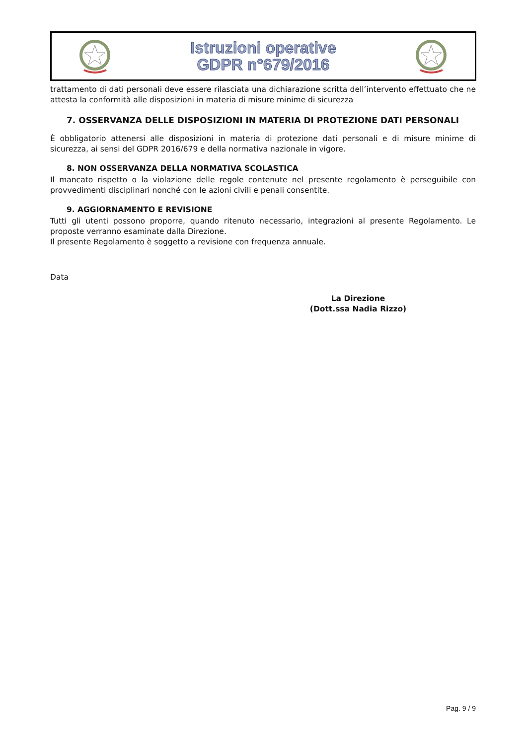Istruzioni operative
GDPR n°679/2016
trattamento di dati personali deve essere rilasciata una dichiarazione scritta dell’intervento effettuato che ne attesta la conformità alle disposizioni in materia di misure minime di sicurezza
7. OSSERVANZA DELLE DISPOSIZIONI IN MATERIA DI PROTEZIONE DATI PERSONALI
È obbligatorio attenersi alle disposizioni in materia di protezione dati personali e di misure minime di sicurezza, ai sensi del GDPR 2016/679 e della normativa nazionale in vigore.
8. NON OSSERVANZA DELLA NORMATIVA SCOLASTICA
Il mancato rispetto o la violazione delle regole contenute nel presente regolamento è perseguibile con provvedimenti disciplinari nonché con le azioni civili e penali consentite.
9. AGGIORNAMENTO E REVISIONE
Tutti gli utenti possono proporre, quando ritenuto necessario, integrazioni al presente Regolamento. Le proposte verranno esaminate dalla Direzione.
Il presente Regolamento è soggetto a revisione con frequenza annuale.
Data
La Direzione
(Dott.ssa Nadia Rizzo)
Pag. 9 / 9